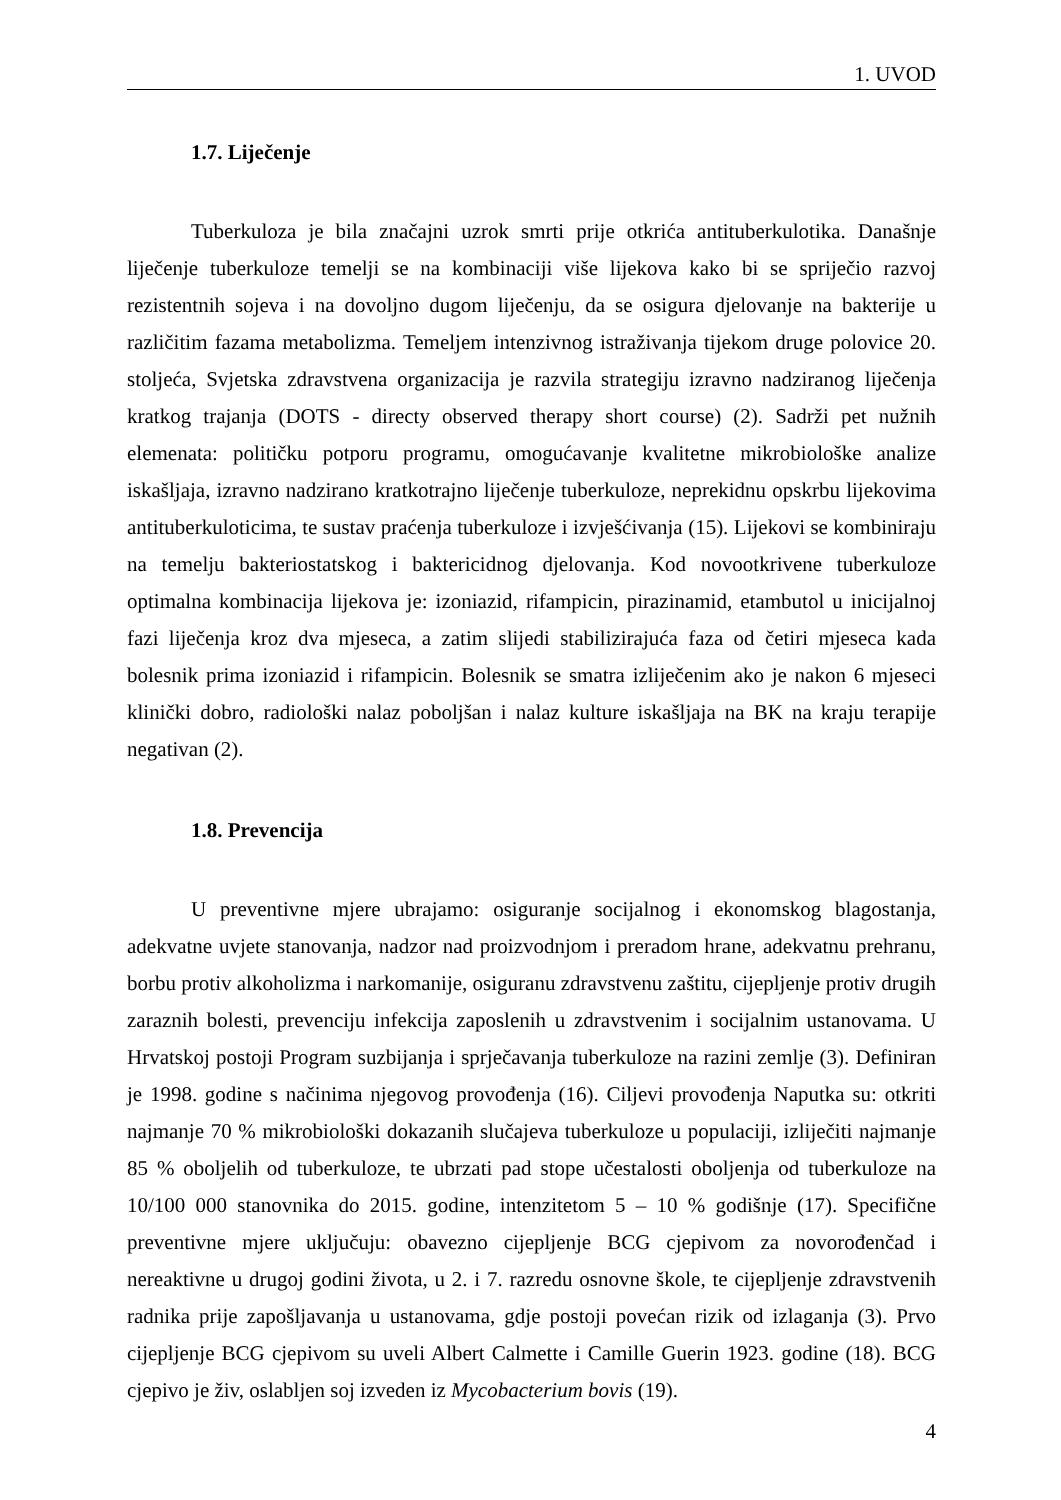1. UVOD
1.7. Liječenje
Tuberkuloza je bila značajni uzrok smrti prije otkrića antituberkulotika. Današnje liječenje tuberkuloze temelji se na kombinaciji više lijekova kako bi se spriječio razvoj rezistentnih sojeva i na dovoljno dugom liječenju, da se osigura djelovanje na bakterije u različitim fazama metabolizma. Temeljem intenzivnog istraživanja tijekom druge polovice 20. stoljeća, Svjetska zdravstvena organizacija je razvila strategiju izravno nadziranog liječenja kratkog trajanja (DOTS - directy observed therapy short course) (2). Sadrži pet nužnih elemenata: političku potporu programu, omogućavanje kvalitetne mikrobiološke analize iskašljaja, izravno nadzirano kratkotrajno liječenje tuberkuloze, neprekidnu opskrbu lijekovima antituberkuloticima, te sustav praćenja tuberkuloze i izvješćivanja (15). Lijekovi se kombiniraju na temelju bakteriostatskog i baktericidnog djelovanja. Kod novootkrivene tuberkuloze optimalna kombinacija lijekova je: izoniazid, rifampicin, pirazinamid, etambutol u inicijalnoj fazi liječenja kroz dva mjeseca, a zatim slijedi stabilizirajuća faza od četiri mjeseca kada bolesnik prima izoniazid i rifampicin. Bolesnik se smatra izliječenim ako je nakon 6 mjeseci klinički dobro, radiološki nalaz poboljšan i nalaz kulture iskašljaja na BK na kraju terapije negativan (2).
1.8. Prevencija
U preventivne mjere ubrajamo: osiguranje socijalnog i ekonomskog blagostanja, adekvatne uvjete stanovanja, nadzor nad proizvodnjom i preradom hrane, adekvatnu prehranu, borbu protiv alkoholizma i narkomanije, osiguranu zdravstvenu zaštitu, cijepljenje protiv drugih zaraznih bolesti, prevenciju infekcija zaposlenih u zdravstvenim i socijalnim ustanovama. U Hrvatskoj postoji Program suzbijanja i sprječavanja tuberkuloze na razini zemlje (3). Definiran je 1998. godine s načinima njegovog provođenja (16). Ciljevi provođenja Naputka su: otkriti najmanje 70 % mikrobiološki dokazanih slučajeva tuberkuloze u populaciji, izliječiti najmanje 85 % oboljelih od tuberkuloze, te ubrzati pad stope učestalosti oboljenja od tuberkuloze na 10/100 000 stanovnika do 2015. godine, intenzitetom 5 – 10 % godišnje (17). Specifične preventivne mjere uključuju: obavezno cijepljenje BCG cjepivom za novorođenčad i nereaktivne u drugoj godini života, u 2. i 7. razredu osnovne škole, te cijepljenje zdravstvenih radnika prije zapošljavanja u ustanovama, gdje postoji povećan rizik od izlaganja (3). Prvo cijepljenje BCG cjepivom su uveli Albert Calmette i Camille Guerin 1923. godine (18). BCG cjepivo je živ, oslabljen soj izveden iz Mycobacterium bovis (19).
4